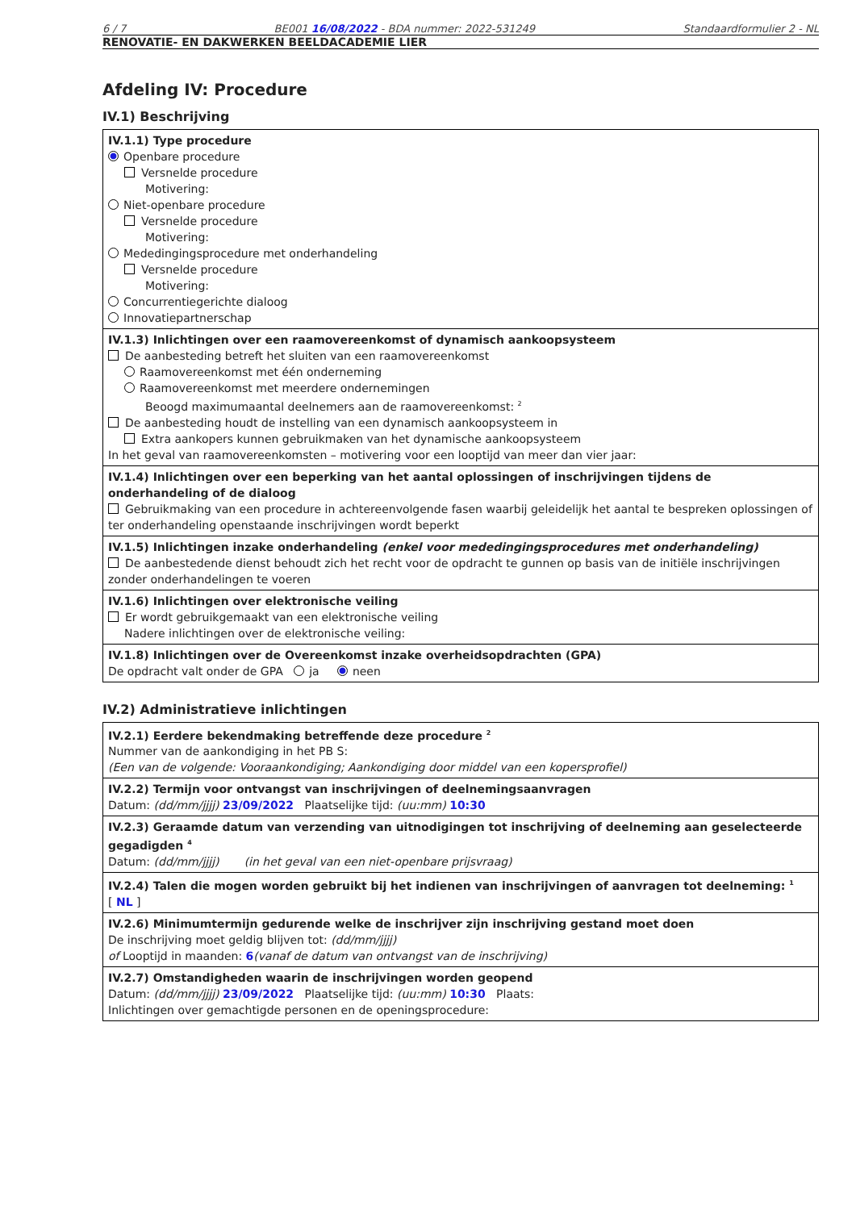6 / 7 BE001 16/08/2022 - BDA nummer: 2022-531249 Standaardformulier 2 - NL
RENOVATIE- EN DAKWERKEN BEELDACADEMIE LIER
Afdeling IV: Procedure
IV.1) Beschrijving
IV.1.1) Type procedure
Openbare procedure
Versnelde procedure
Motivering:
Niet-openbare procedure
Versnelde procedure
Motivering:
Mededingingsprocedure met onderhandeling
Versnelde procedure
Motivering:
Concurrentiegerichte dialoog
Innovatiepartnerschap
IV.1.3) Inlichtingen over een raamovereenkomst of dynamisch aankoopsysteem
De aanbesteding betreft het sluiten van een raamovereenkomst
Raamovereenkomst met één onderneming
Raamovereenkomst met meerdere ondernemingen
Beoogd maximumaantal deelnemers aan de raamovereenkomst: <sup>2</sup>
De aanbesteding houdt de instelling van een dynamisch aankoopsysteem in
Extra aankopers kunnen gebruikmaken van het dynamische aankoopsysteem
In het geval van raamovereenkomsten – motivering voor een looptijd van meer dan vier jaar:
IV.1.4) Inlichtingen over een beperking van het aantal oplossingen of inschrijvingen tijdens de onderhandeling of de dialoog
Gebruikmaking van een procedure in achtereenvolgende fasen waarbij geleidelijk het aantal te bespreken oplossingen of ter onderhandeling openstaande inschrijvingen wordt beperkt
IV.1.5) Inlichtingen inzake onderhandeling (enkel voor mededingingsprocedures met onderhandeling)
De aanbestedende dienst behoudt zich het recht voor de opdracht te gunnen op basis van de initiële inschrijvingen zonder onderhandelingen te voeren
IV.1.6) Inlichtingen over elektronische veiling
Er wordt gebruikgemaakt van een elektronische veiling
Nadere inlichtingen over de elektronische veiling:
IV.1.8) Inlichtingen over de Overeenkomst inzake overheidsopdrachten (GPA)
De opdracht valt onder de GPA ja neen
IV.2) Administratieve inlichtingen
IV.2.1) Eerdere bekendmaking betreffende deze procedure <sup>2</sup>
Nummer van de aankondiging in het PB S:
(Een van de volgende: Vooraankondiging; Aankondiging door middel van een kopersprofiel)
IV.2.2) Termijn voor ontvangst van inschrijvingen of deelnemingsaanvragen
Datum: (dd/mm/jjjj) 23/09/2022 Plaatselijke tijd: (uu:mm) 10:30
IV.2.3) Geraamde datum van verzending van uitnodigingen tot inschrijving of deelneming aan geselecteerde gegadigden <sup>4</sup>
Datum: (dd/mm/jjjj) (in het geval van een niet-openbare prijsvraag)
IV.2.4) Talen die mogen worden gebruikt bij het indienen van inschrijvingen of aanvragen tot deelneming: <sup>1</sup>
[ NL ]
IV.2.6) Minimumtermijn gedurende welke de inschrijver zijn inschrijving gestand moet doen
De inschrijving moet geldig blijven tot: (dd/mm/jjjj)
of Looptijd in maanden: 6(vanaf de datum van ontvangst van de inschrijving)
IV.2.7) Omstandigheden waarin de inschrijvingen worden geopend
Datum: (dd/mm/jjjj) 23/09/2022 Plaatselijke tijd: (uu:mm) 10:30 Plaats:
Inlichtingen over gemachtigde personen en de openingsprocedure: